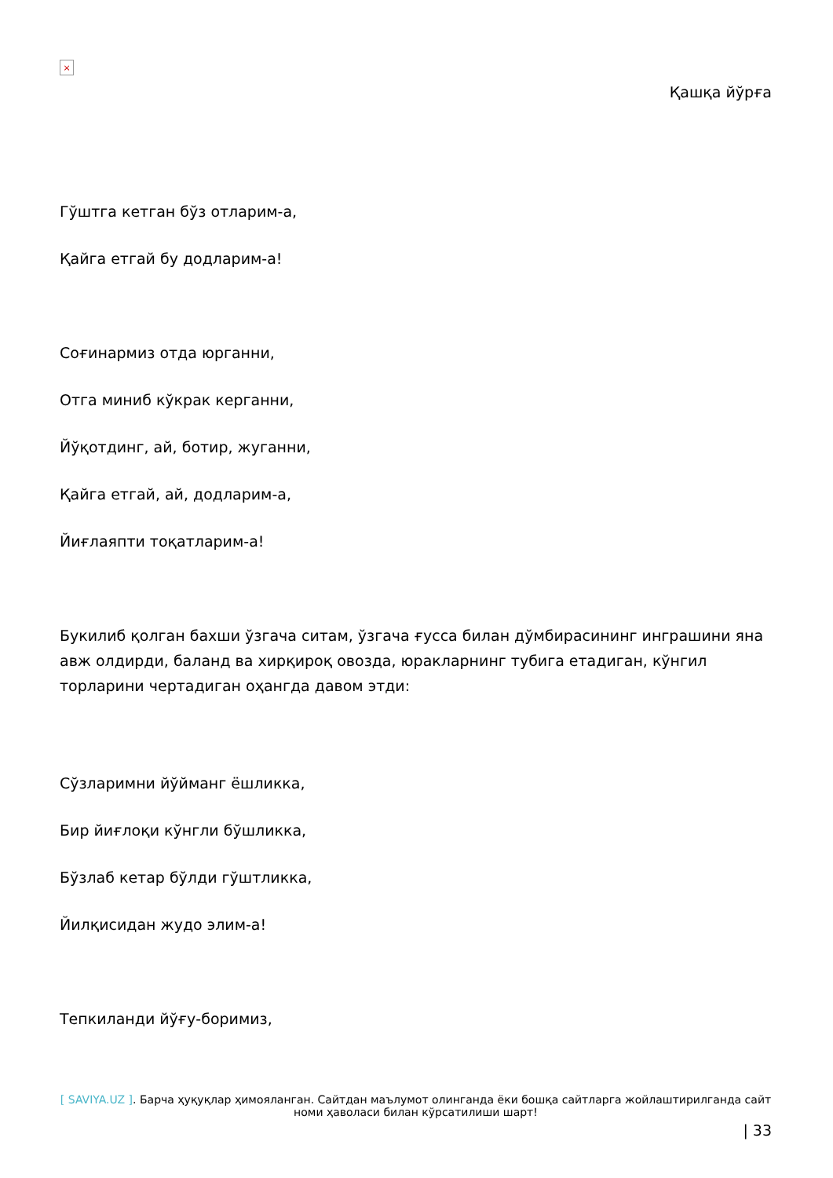×
Қашқа йўрға
Гўштга кетган бўз отларим-а,
Қайга етгай бу додларим-а!
Соғинармиз отда юрганни,
Отга миниб кўкрак керганни,
Йўқотдинг, ай, ботир, жуганни,
Қайга етгай, ай, додларим-а,
Йиғлаяпти тоқатларим-а!
Букилиб қолган бахши ўзгача ситам, ўзгача ғусса билан дўмбирасининг инграшини яна авж олдирди, баланд ва хирқироқ овозда, юракларнинг тубига етадиган, кўнгил торларини чертадиган оҳангда давом этди:
Сўзларимни йўйманг ёшликка,
Бир йиғлоқи кўнгли бўшликка,
Бўзлаб кетар бўлди гўштликка,
Йилқисидан жудо элим-а!
Тепкиланди йўғу-боримиз,
[ SAVIYA.UZ ]. Барча ҳуқуқлар ҳимояланган. Сайтдан маълумот олинганда ёки бошқа сайтларга жойлаштирилганда сайт номи ҳаволаси билан кўрсатилиши шарт!
| 33